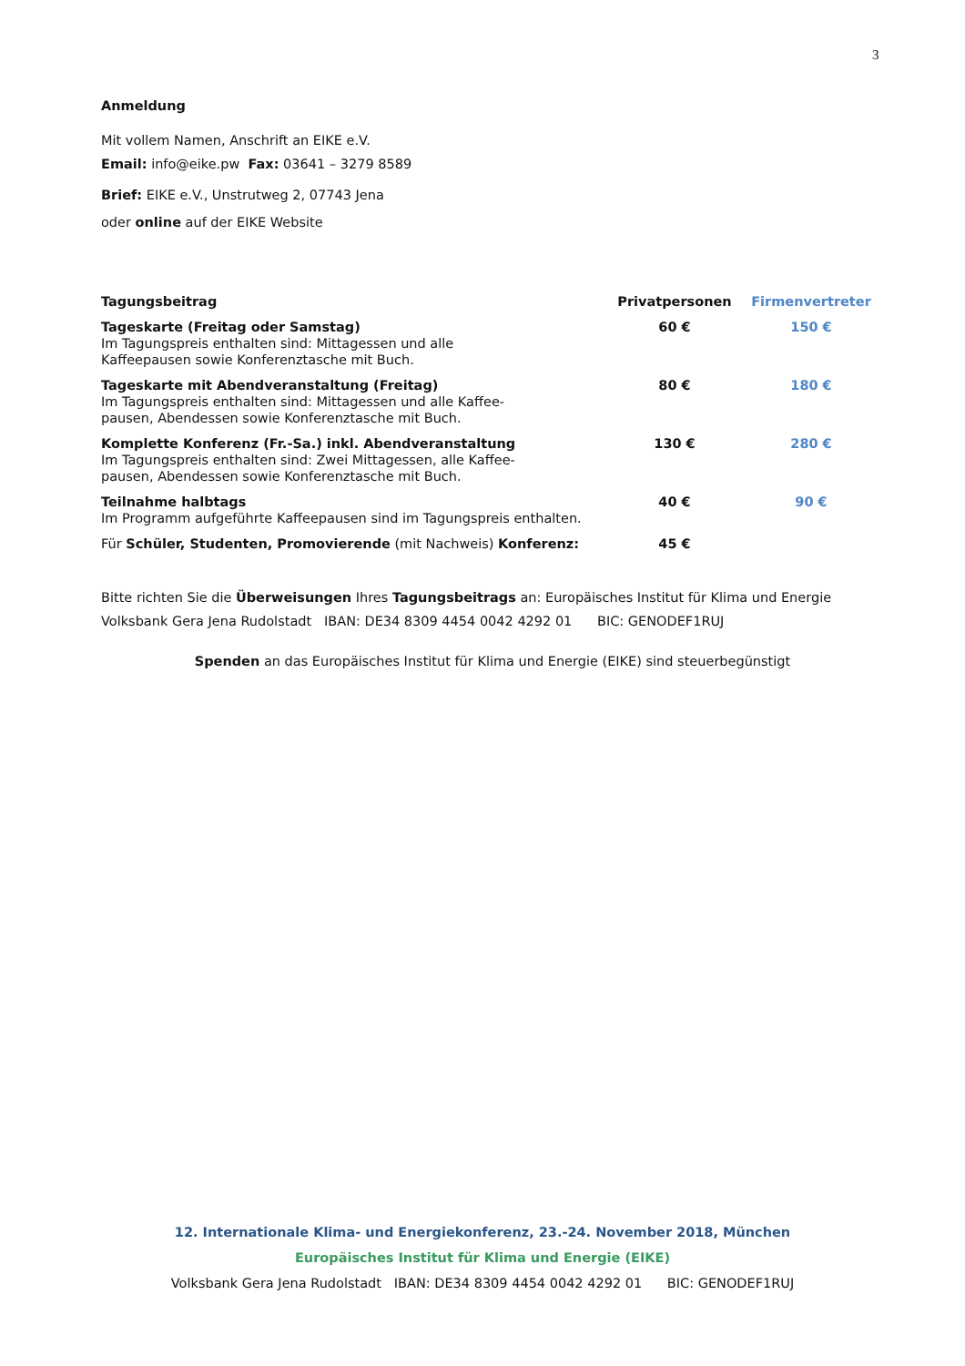3
Anmeldung
Mit vollem Namen, Anschrift an EIKE e.V.
Email: info@eike.pw Fax: 03641 – 3279 8589
Brief: EIKE e.V., Unstrutweg 2, 07743 Jena
oder online auf der EIKE Website
| Tagungsbeitrag | Privatpersonen | Firmenvertreter |
| Tageskarte (Freitag oder Samstag) Im Tagungspreis enthalten sind: Mittagessen und alle Kaffeepausen sowie Konferenztasche mit Buch. | 60 € | 150 € |
| Tageskarte mit Abendveranstaltung (Freitag) Im Tagungspreis enthalten sind: Mittagessen und alle Kaffee- pausen, Abendessen sowie Konferenztasche mit Buch. | 80 € | 180 € |
| Komplette Konferenz (Fr.-Sa.) inkl. Abendveranstaltung Im Tagungspreis enthalten sind: Zwei Mittagessen, alle Kaffee- pausen, Abendessen sowie Konferenztasche mit Buch. | 130 € | 280 € |
| Teilnahme halbtags Im Programm aufgeführte Kaffeepausen sind im Tagungspreis enthalten. | 40 € | 90 € |
| Für Schüler, Studenten, Promovierende (mit Nachweis) Konferenz: | 45 € | |
Bitte richten Sie die Überweisungen Ihres Tagungsbeitrags an: Europäisches Institut für Klima und Energie
Volksbank Gera Jena Rudolstadt IBAN: DE34 8309 4454 0042 4292 01 BIC: GENODEF1RUJ
Spenden an das Europäisches Institut für Klima und Energie (EIKE) sind steuerbegünstigt
12. Internationale Klima- und Energiekonferenz, 23.-24. November 2018, München
Europäisches Institut für Klima und Energie (EIKE)
Volksbank Gera Jena Rudolstadt IBAN: DE34 8309 4454 0042 4292 01 BIC: GENODEF1RUJ